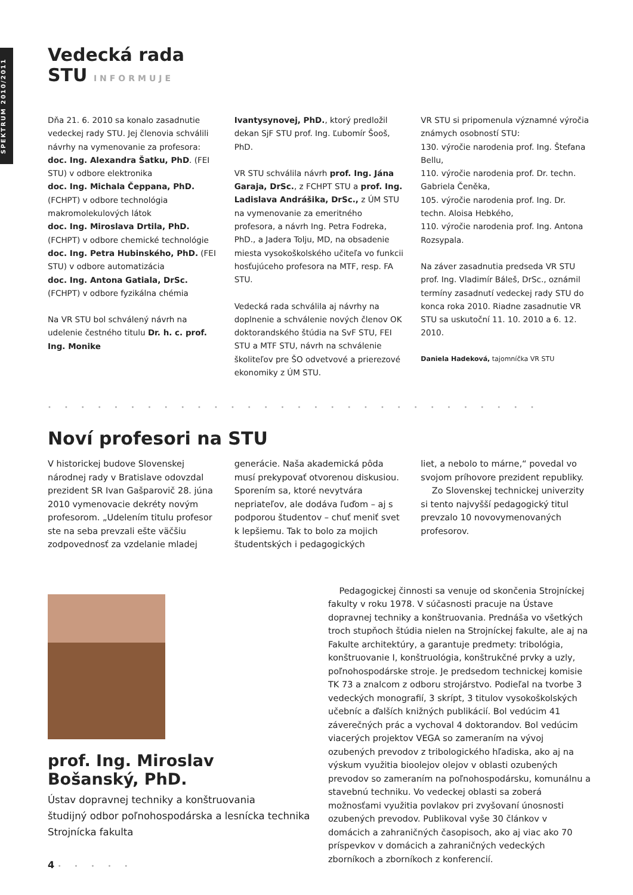SPEKTRUM 2010/2011
Vedecká rada
STU INFORMUJE
Dňa 21. 6. 2010 sa konalo zasadnutie vedeckej rady STU. Jej členovia schválili návrhy na vymenovanie za profesora:
doc. Ing. Alexandra Šatku, PhD. (FEI STU) v odbore elektronika
doc. Ing. Michala Čeppana, PhD. (FCHPT) v odbore technológia makromolekulových látok
doc. Ing. Miroslava Drtila, PhD. (FCHPT) v odbore chemické technológie
doc. Ing. Petra Hubinského, PhD. (FEI STU) v odbore automatizácia
doc. Ing. Antona Gatiala, DrSc. (FCHPT) v odbore fyzikálna chémia
Na VR STU bol schválený návrh na udelenie čestného titulu Dr. h. c. prof. Ing. Monike
Ivantysynovej, PhD., ktorý predložil dekan SjF STU prof. Ing. Ľubomír Šooš, PhD.
VR STU schválila návrh prof. Ing. Jána Garaja, DrSc., z FCHPT STU a prof. Ing. Ladislava Andrášika, DrSc., z ÚM STU na vymenovanie za emeritného profesora, a návrh Ing. Petra Fodreka, PhD., a Jadera Tolju, MD, na obsadenie miesta vysokoškolského učiteľa vo funkcii hosťujúceho profesora na MTF, resp. FA STU.
Vedecká rada schválila aj návrhy na doplnenie a schválenie nových členov OK doktorandského štúdia na SvF STU, FEI STU a MTF STU, návrh na schválenie školiteľov pre ŠO odvetvové a prierezové ekonomiky z ÚM STU.
VR STU si pripomenula významné výročia známych osobností STU:
130. výročie narodenia prof. Ing. Štefana Bellu,
110. výročie narodenia prof. Dr. techn. Gabriela Čeněka,
105. výročie narodenia prof. Ing. Dr. techn. Aloisa Hebkého,
110. výročie narodenia prof. Ing. Antona Rozsypala.
Na záver zasadnutia predseda VR STU prof. Ing. Vladimír Báleš, DrSc., oznámil termíny zasadnutí vedeckej rady STU do konca roka 2010. Riadne zasadnutie VR STU sa uskutoční 11. 10. 2010 a 6. 12. 2010.
Daniela Hadeková, tajomníčka VR STU
••••••••••••••••••••••••••••••
Noví profesori na STU
V historickej budove Slovenskej národnej rady v Bratislave odovzdal prezident SR Ivan Gašparovič 28. júna 2010 vymenovacie dekréty novým profesorom. „Udelením titulu profesor ste na seba prevzali ešte väčšiu zodpovednosť za vzdelanie mladej
generácie. Naša akademická pôda musí prekypovať otvorenou diskusiou. Sporením sa, ktoré nevytvára nepriateľov, ale dodáva ľuďom – aj s podporou študentov – chuť meniť svet k lepšiemu. Tak to bolo za mojich študentských i pedagogických
liet, a nebolo to márne,“ povedal vo svojom príhovore prezident republiky.
Zo Slovenskej technickej univerzity si tento najvyšší pedagogický titul prevzalo 10 novovymenovaných profesorov.
prof. Ing. Miroslav Bošanský, PhD.
Ústav dopravnej techniky a konštruovania
študijný odbor poľnohospodárska a lesnícka technika
Strojnícka fakulta
Pedagogickej činnosti sa venuje od skončenia Strojníckej fakulty v roku 1978. V súčasnosti pracuje na Ústave dopravnej techniky a konštruovania. Prednáša vo všetkých troch stupňoch štúdia nielen na Strojníckej fakulte, ale aj na Fakulte architektúry, a garantuje predmety: tribológia, konštruovanie I, konštruológia, konštrukčné prvky a uzly, poľnohospodárske stroje. Je predsedom technickej komisie TK 73 a znalcom z odboru strojárstvo. Podieľal na tvorbe 3 vedeckých monografií, 3 skrípt, 3 titulov vysokoškolských učebníc a ďalších knižných publikácií. Bol vedúcim 41 záverečných prác a vychoval 4 doktorandov. Bol vedúcim viacerých projektov VEGA so zameraním na vývoj ozubených prevodov z tribologického hľadiska, ako aj na výskum využitia bioolejov olejov v oblasti ozubených prevodov so zameraním na poľnohospodársku, komunálnu a stavebnú techniku. Vo vedeckej oblasti sa zoberá možnosťami využitia povlakov pri zvyšovaní únosnosti ozubených prevodov. Publikoval vyše 30 článkov v domácich a zahraničných časopisoch, ako aj viac ako 70 príspevkov v domácich a zahraničných vedeckých zborníkoch a zborníkoch z konferencií.
4 •••••